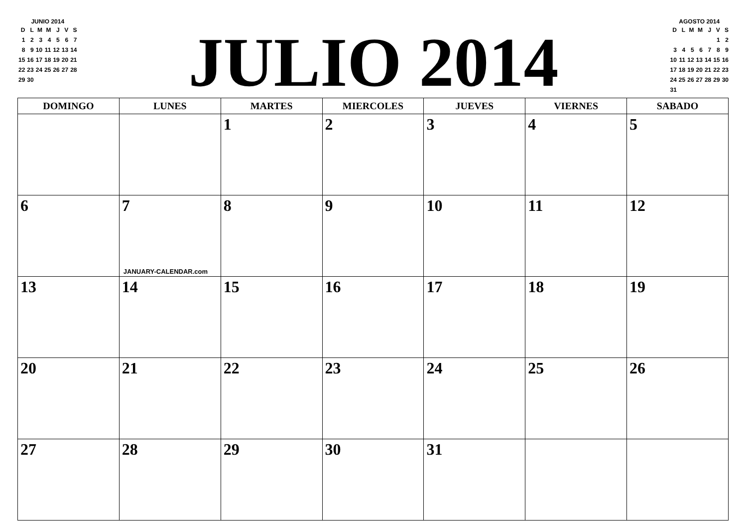JUNIO 2014
| D | L | M | M | J | V | S |
| --- | --- | --- | --- | --- | --- | --- |
| 1 | 2 | 3 | 4 | 5 | 6 | 7 |
| 8 | 9 | 10 | 11 | 12 | 13 | 14 |
| 15 | 16 | 17 | 18 | 19 | 20 | 21 |
| 22 | 23 | 24 | 25 | 26 | 27 | 28 |
| 29 | 30 | | | | | |
JULIO 2014
AGOSTO 2014
| D | L | M | M | J | V | S |
| --- | --- | --- | --- | --- | --- | --- |
| | | | | | 1 | 2 |
| 3 | 4 | 5 | 6 | 7 | 8 | 9 |
| 10 | 11 | 12 | 13 | 14 | 15 | 16 |
| 17 | 18 | 19 | 20 | 21 | 22 | 23 |
| 24 | 25 | 26 | 27 | 28 | 29 | 30 |
| 31 | | | | | | |
| DOMINGO | LUNES | MARTES | MIERCOLES | JUEVES | VIERNES | SABADO |
| --- | --- | --- | --- | --- | --- | --- |
| | | 1 | 2 | 3 | 4 | 5 |
| 6 | 7 JANUARY-CALENDAR.com | 8 | 9 | 10 | 11 | 12 |
| 13 | 14 | 15 | 16 | 17 | 18 | 19 |
| 20 | 21 | 22 | 23 | 24 | 25 | 26 |
| 27 | 28 | 29 | 30 | 31 | | |